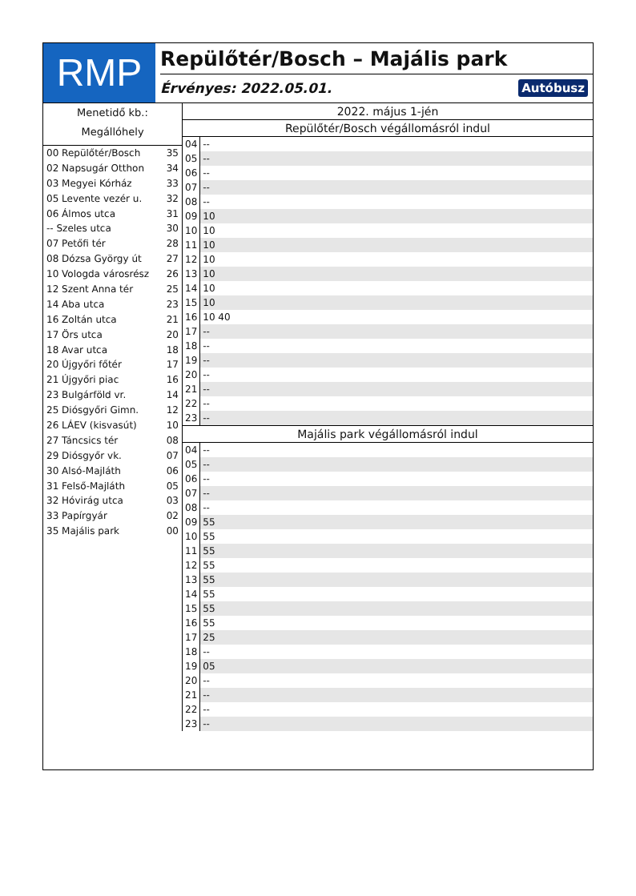RMP
Repülőtér/Bosch – Majális park
Érvényes: 2022.05.01. Autóbusz
Menetidő kb.:
Megállóhely
00 Repülőtér/Bosch 35
02 Napsugár Otthon 34
03 Megyei Kórház 33
05 Levente vezér u. 32
06 Álmos utca 31
-- Szeles utca 30
07 Petőfi tér 28
08 Dózsa György út 27
10 Vologda városrész 26
12 Szent Anna tér 25
14 Aba utca 23
16 Zoltán utca 21
17 Örs utca 20
18 Avar utca 18
20 Újgyőri főtér 17
21 Újgyőri piac 16
23 Bulgárföld vr. 14
25 Diósgyőri Gimn. 12
26 LÁEV (kisvasút) 10
27 Táncsics tér 08
29 Diósgyőr vk. 07
30 Alsó-Majláth 06
31 Felső-Majláth 05
32 Hóvirág utca 03
33 Papírgyár 02
35 Majális park 00
2022. május 1-jén
Repülőtér/Bosch végállomásról indul
| 04 | -- |
| 05 | -- |
| 06 | -- |
| 07 | -- |
| 08 | -- |
| 09 | 10 |
| 10 | 10 |
| 11 | 10 |
| 12 | 10 |
| 13 | 10 |
| 14 | 10 |
| 15 | 10 |
| 16 | 10 40 |
| 17 | -- |
| 18 | -- |
| 19 | -- |
| 20 | -- |
| 21 | -- |
| 22 | -- |
| 23 | -- |
Majális park végállomásról indul
| 04 | -- |
| 05 | -- |
| 06 | -- |
| 07 | -- |
| 08 | -- |
| 09 | 55 |
| 10 | 55 |
| 11 | 55 |
| 12 | 55 |
| 13 | 55 |
| 14 | 55 |
| 15 | 55 |
| 16 | 55 |
| 17 | 25 |
| 18 | -- |
| 19 | 05 |
| 20 | -- |
| 21 | -- |
| 22 | -- |
| 23 | -- |